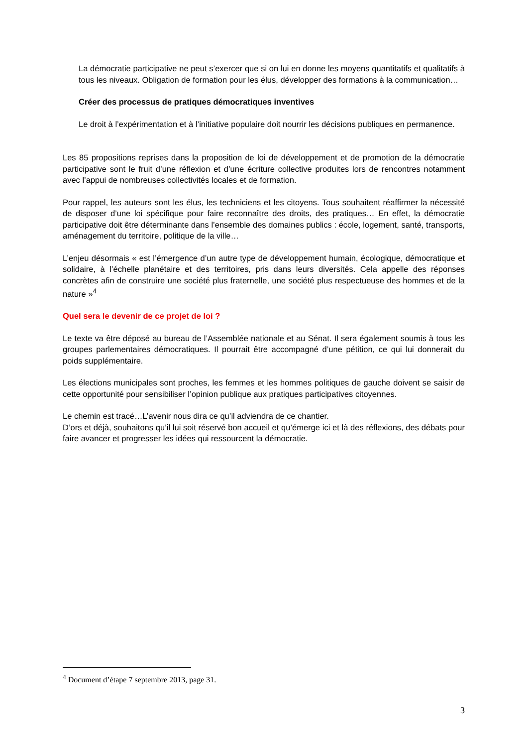La démocratie participative ne peut s’exercer que si on lui en donne les moyens quantitatifs et qualitatifs à tous les niveaux. Obligation de formation pour les élus, développer des formations à la communication…
Créer des processus de pratiques démocratiques inventives
Le droit à l’expérimentation et à l’initiative populaire doit nourrir les décisions publiques en permanence.
Les 85 propositions reprises dans la proposition de loi de développement et de promotion de la démocratie participative sont le fruit d’une réflexion et d’une écriture collective produites lors de rencontres notamment avec l’appui de nombreuses collectivités locales et de formation.
Pour rappel, les auteurs sont les élus, les techniciens et les citoyens. Tous souhaitent réaffirmer la nécessité de disposer d’une loi spécifique pour faire reconnaître des droits, des pratiques… En effet, la démocratie participative doit être déterminante dans l’ensemble des domaines publics : école, logement, santé, transports, aménagement du territoire, politique de la ville…
L’enjeu désormais « est l’émergence d’un autre type de développement humain, écologique, démocratique et solidaire, à l’échelle planétaire et des territoires, pris dans leurs diversités. Cela appelle des réponses concrètes afin de construire une société plus fraternelle, une société plus respectueuse des hommes et de la nature »<sup>4</sup>
Quel sera le devenir de ce projet de loi ?
Le texte va être déposé au bureau de l’Assemblée nationale et au Sénat. Il sera également soumis à tous les groupes parlementaires démocratiques. Il pourrait être accompagné d’une pétition, ce qui lui donnerait du poids supplémentaire.
Les élections municipales sont proches, les femmes et les hommes politiques de gauche doivent se saisir de cette opportunité pour sensibiliser l’opinion publique aux pratiques participatives citoyennes.
Le chemin est tracé…L’avenir nous dira ce qu’il adviendra de ce chantier.
D’ors et déjà, souhaitons qu’il lui soit réservé bon accueil et qu’émerge ici et là des réflexions, des débats pour faire avancer et progresser les idées qui ressourcent la démocratie.
<sup>4</sup> Document d’étape 7 septembre 2013, page 31.
3